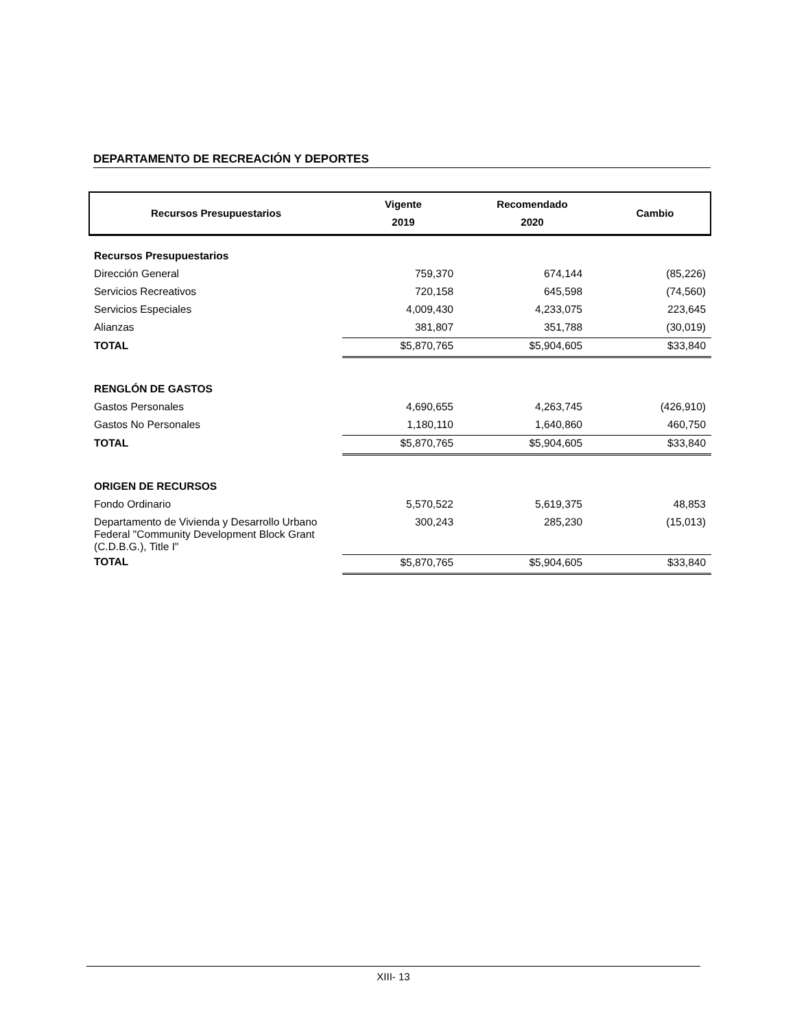DEPARTAMENTO DE RECREACIÓN Y DEPORTES
| Recursos Presupuestarios | Vigente 2019 | Recomendado 2020 | Cambio |
| Recursos Presupuestarios | | | |
| Dirección General | 759,370 | 674,144 | (85,226) |
| Servicios Recreativos | 720,158 | 645,598 | (74,560) |
| Servicios Especiales | 4,009,430 | 4,233,075 | 223,645 |
| Alianzas | 381,807 | 351,788 | (30,019) |
| TOTAL | $5,870,765 | $5,904,605 | $33,840 |
| RENGLÓN DE GASTOS | | | |
| Gastos Personales | 4,690,655 | 4,263,745 | (426,910) |
| Gastos No Personales | 1,180,110 | 1,640,860 | 460,750 |
| TOTAL | $5,870,765 | $5,904,605 | $33,840 |
| ORIGEN DE RECURSOS | | | |
| Fondo Ordinario | 5,570,522 | 5,619,375 | 48,853 |
| Departamento de Vivienda y Desarrollo Urbano Federal "Community Development Block Grant (C.D.B.G.), Title I" | 300,243 | 285,230 | (15,013) |
| TOTAL | $5,870,765 | $5,904,605 | $33,840 |
XIII- 13